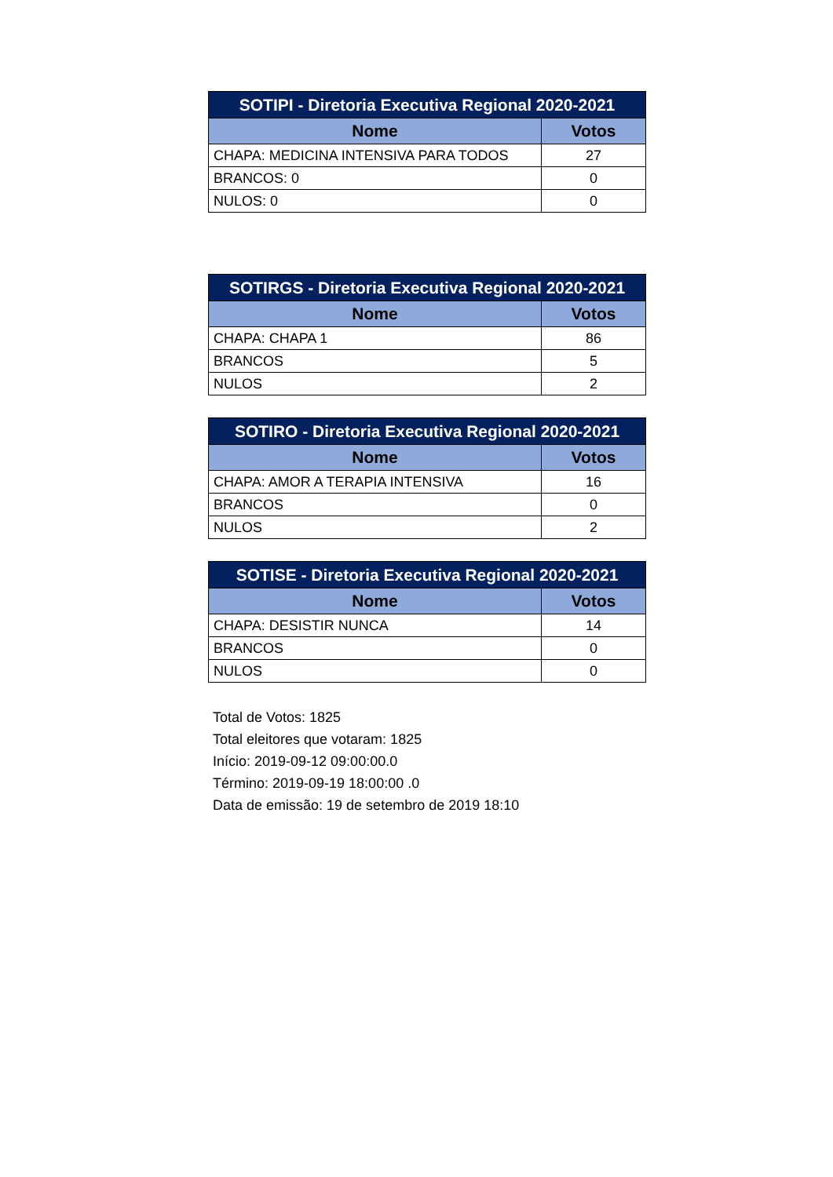| SOTIPI - Diretoria Executiva Regional 2020-2021 | |
| --- | --- |
| Nome | Votos |
| CHAPA: MEDICINA INTENSIVA PARA TODOS | 27 |
| BRANCOS: 0 | 0 |
| NULOS: 0 | 0 |
| SOTIRGS - Diretoria Executiva Regional 2020-2021 | |
| --- | --- |
| Nome | Votos |
| CHAPA: CHAPA 1 | 86 |
| BRANCOS | 5 |
| NULOS | 2 |
| SOTIRO - Diretoria Executiva Regional 2020-2021 | |
| --- | --- |
| Nome | Votos |
| CHAPA: AMOR A TERAPIA INTENSIVA | 16 |
| BRANCOS | 0 |
| NULOS | 2 |
| SOTISE - Diretoria Executiva Regional 2020-2021 | |
| --- | --- |
| Nome | Votos |
| CHAPA: DESISTIR NUNCA | 14 |
| BRANCOS | 0 |
| NULOS | 0 |
Total de Votos: 1825
Total eleitores que votaram: 1825
Início: 2019-09-12 09:00:00.0
Término: 2019-09-19 18:00:00 .0
Data de emissão: 19 de setembro de 2019 18:10